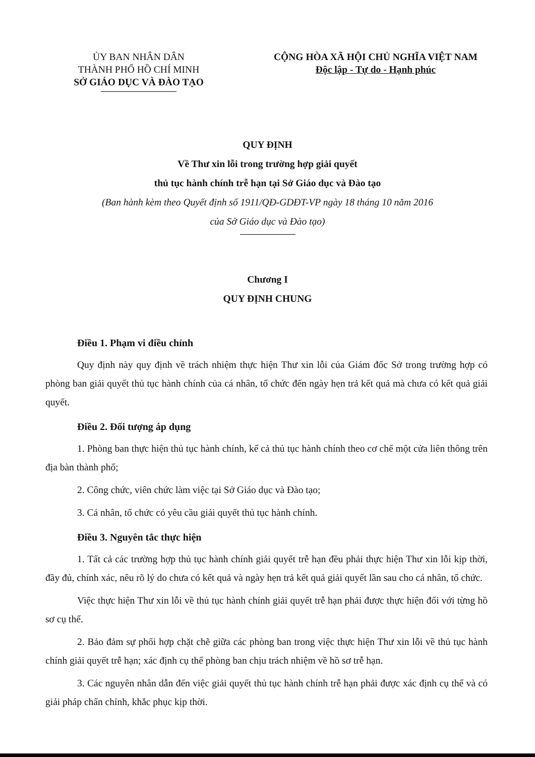ỦY BAN NHÂN DÂN
THÀNH PHỐ HỒ CHÍ MINH
SỞ GIÁO DỤC VÀ ĐÀO TẠO
CỘNG HÒA XÃ HỘI CHỦ NGHĨA VIỆT NAM
Độc lập - Tự do - Hạnh phúc
QUY ĐỊNH
Về Thư xin lỗi trong trường hợp giải quyết
thủ tục hành chính trễ hạn tại Sở Giáo dục và Đào tạo
(Ban hành kèm theo Quyết định số 1911/QĐ-GDĐT-VP ngày 18 tháng 10 năm 2016
của Sở Giáo dục và Đào tạo)
Chương I
QUY ĐỊNH CHUNG
Điều 1. Phạm vi điều chỉnh
Quy định này quy định về trách nhiệm thực hiện Thư xin lỗi của Giám đốc Sở trong trường hợp có phòng ban giải quyết thủ tục hành chính của cá nhân, tổ chức đến ngày hẹn trả kết quả mà chưa có kết quả giải quyết.
Điều 2. Đối tượng áp dụng
1. Phòng ban thực hiện thủ tục hành chính, kể cả thủ tục hành chính theo cơ chế một cửa liên thông trên địa bàn thành phố;
2. Công chức, viên chức làm việc tại Sở Giáo dục và Đào tạo;
3. Cá nhân, tổ chức có yêu cầu giải quyết thủ tục hành chính.
Điều 3. Nguyên tắc thực hiện
1. Tất cả các trường hợp thủ tục hành chính giải quyết trễ hạn đều phải thực hiện Thư xin lỗi kịp thời, đầy đủ, chính xác, nêu rõ lý do chưa có kết quả và ngày hẹn trả kết quả giải quyết lần sau cho cá nhân, tổ chức.
Việc thực hiện Thư xin lỗi về thủ tục hành chính giải quyết trễ hạn phải được thực hiện đối với từng hồ sơ cụ thể.
2. Bảo đảm sự phối hợp chặt chẽ giữa các phòng ban trong việc thực hiện Thư xin lỗi về thủ tục hành chính giải quyết trễ hạn; xác định cụ thể phòng ban chịu trách nhiệm về hồ sơ trễ hạn.
3. Các nguyên nhân dẫn đến việc giải quyết thủ tục hành chính trễ hạn phải được xác định cụ thể và có giải pháp chấn chỉnh, khắc phục kịp thời.